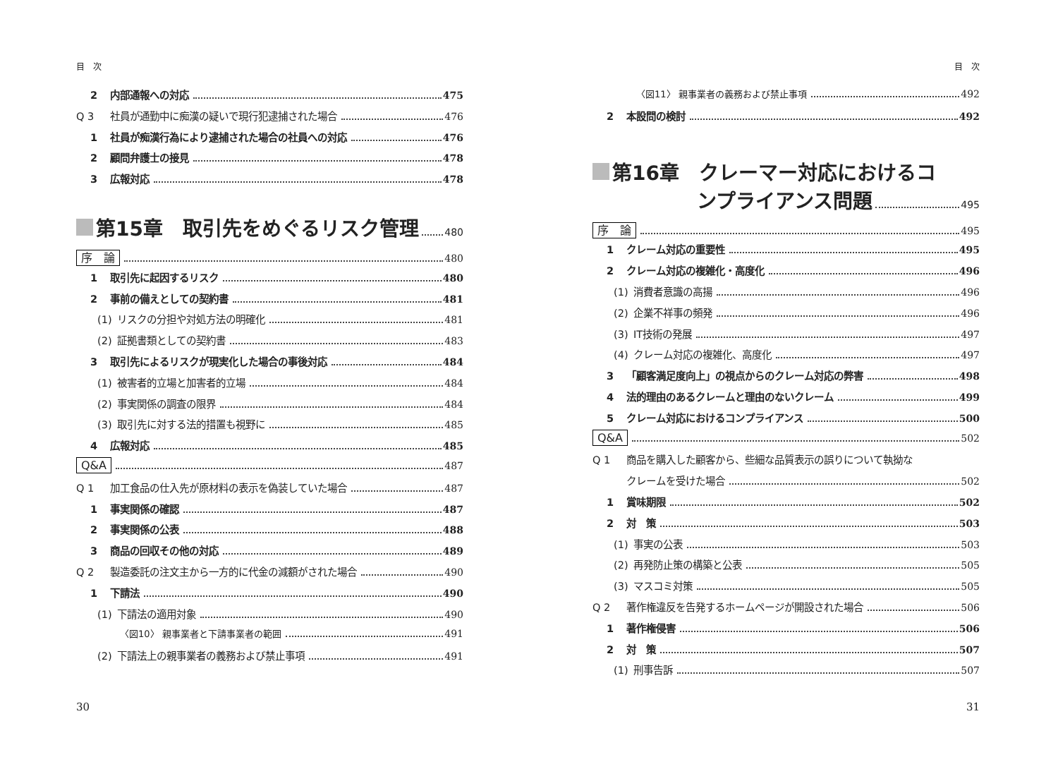目　次
2 内部通報への対応 475
Q 3 社員が通勤中に痴漢の疑いで現行犯逮捕された場合 476
1 社員が痴漢行為により逮捕された場合の社員への対応 476
2 顧問弁護士の接見 478
3 広報対応 478
第15章　取引先をめぐるリスク管理 480
序　論 480
1 取引先に起因するリスク 480
2 事前の備えとしての契約書 481
(1) リスクの分担や対処方法の明確化 481
(2) 証拠書類としての契約書 483
3 取引先によるリスクが現実化した場合の事後対応 484
(1) 被害者的立場と加害者的立場 484
(2) 事実関係の調査の限界 484
(3) 取引先に対する法的措置も視野に 485
4 広報対応 485
Q&A 487
Q 1 加工食品の仕入先が原材料の表示を偽装していた場合 487
1 事実関係の確認 487
2 事実関係の公表 488
3 商品の回収その他の対応 489
Q 2 製造委託の注文主から一方的に代金の減額がされた場合 490
1 下請法 490
(1) 下請法の適用対象 490
〈図10〉 親事業者と下請事業者の範囲 491
(2) 下請法上の親事業者の義務および禁止事項 491
30
目　次
〈図11〉 親事業者の義務および禁止事項 492
2 本設問の検討 492
第16章　クレーマー対応におけるコ
ンプライアンス問題 495
序　論 495
1 クレーム対応の重要性 495
2 クレーム対応の複雑化・高度化 496
(1) 消費者意識の高揚 496
(2) 企業不祥事の頻発 496
(3) IT技術の発展 497
(4) クレーム対応の複雑化、高度化 497
3 「顧客満足度向上」の視点からのクレーム対応の弊害 498
4 法的理由のあるクレームと理由のないクレーム 499
5 クレーム対応におけるコンプライアンス 500
Q&A 502
Q 1 商品を購入した顧客から、些細な品質表示の誤りについて執拗な
クレームを受けた場合 502
1 賞味期限 502
2 対　策 503
(1) 事実の公表 503
(2) 再発防止策の構築と公表 505
(3) マスコミ対策 505
Q 2 著作権違反を告発するホームページが開設された場合 506
1 著作権侵害 506
2 対　策 507
(1) 刑事告訴 507
31